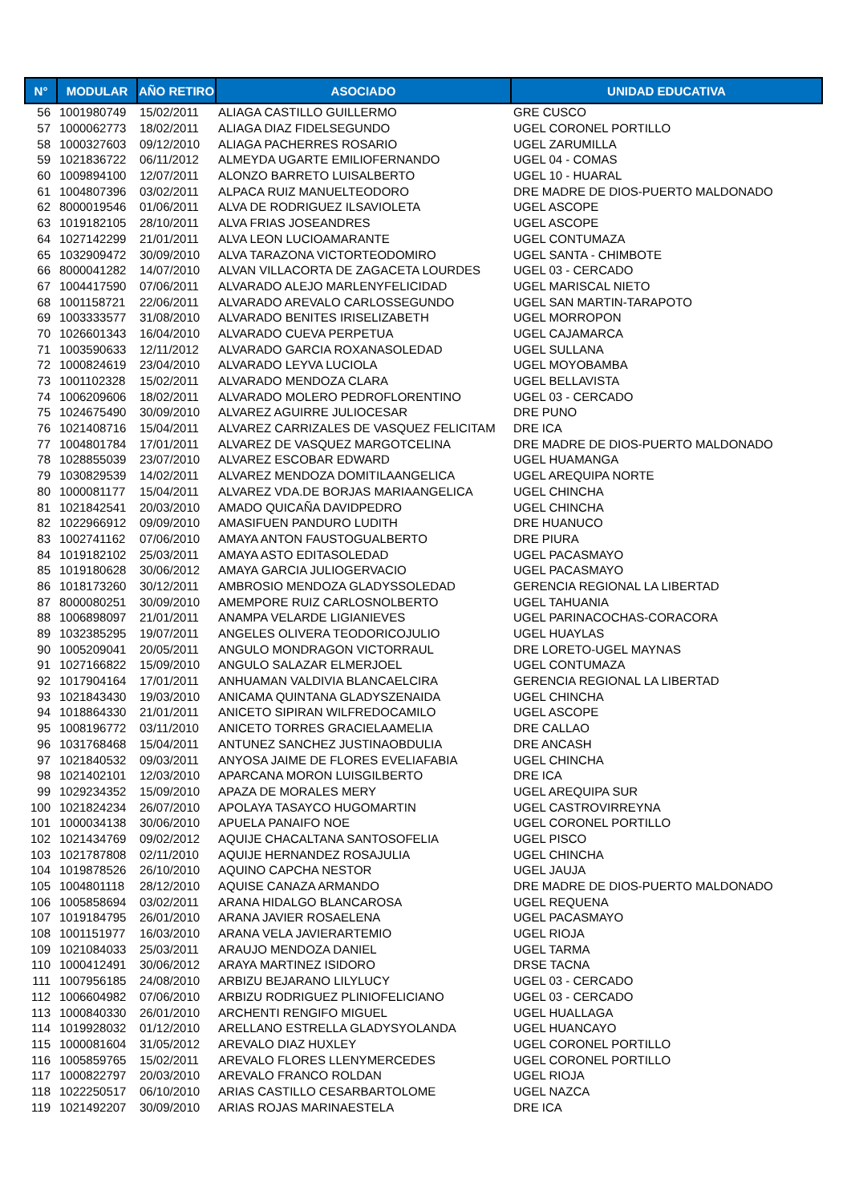| N° | MODULAR | AÑO RETIRO | ASOCIADO | UNIDAD EDUCATIVA |
| --- | --- | --- | --- | --- |
| 56 | 1001980749 | 15/02/2011 | ALIAGA CASTILLO GUILLERMO | GRE CUSCO |
| 57 | 1000062773 | 18/02/2011 | ALIAGA DIAZ FIDELSEGUNDO | UGEL CORONEL PORTILLO |
| 58 | 1000327603 | 09/12/2010 | ALIAGA PACHERRES ROSARIO | UGEL ZARUMILLA |
| 59 | 1021836722 | 06/11/2012 | ALMEYDA UGARTE EMILIOFERNANDO | UGEL 04 - COMAS |
| 60 | 1009894100 | 12/07/2011 | ALONZO BARRETO LUISALBERTO | UGEL 10 - HUARAL |
| 61 | 1004807396 | 03/02/2011 | ALPACA RUIZ MANUELTEODORO | DRE MADRE DE DIOS-PUERTO MALDONADO |
| 62 | 8000019546 | 01/06/2011 | ALVA DE RODRIGUEZ ILSAVIOLETA | UGEL ASCOPE |
| 63 | 1019182105 | 28/10/2011 | ALVA FRIAS JOSEANDRES | UGEL ASCOPE |
| 64 | 1027142299 | 21/01/2011 | ALVA LEON LUCIOAMARANTE | UGEL CONTUMAZA |
| 65 | 1032909472 | 30/09/2010 | ALVA TARAZONA VICTORTEODOMIRO | UGEL SANTA - CHIMBOTE |
| 66 | 8000041282 | 14/07/2010 | ALVAN VILLACORTA DE ZAGACETA LOURDES | UGEL 03 - CERCADO |
| 67 | 1004417590 | 07/06/2011 | ALVARADO ALEJO MARLENYFELICIDAD | UGEL MARISCAL NIETO |
| 68 | 1001158721 | 22/06/2011 | ALVARADO AREVALO CARLOSSEGUNDO | UGEL SAN MARTIN-TARAPOTO |
| 69 | 1003333577 | 31/08/2010 | ALVARADO BENITES IRISELIZABETH | UGEL MORROPON |
| 70 | 1026601343 | 16/04/2010 | ALVARADO CUEVA PERPETUA | UGEL CAJAMARCA |
| 71 | 1003590633 | 12/11/2012 | ALVARADO GARCIA ROXANASOLEDAD | UGEL SULLANA |
| 72 | 1000824619 | 23/04/2010 | ALVARADO LEYVA LUCIOLA | UGEL MOYOBAMBA |
| 73 | 1001102328 | 15/02/2011 | ALVARADO MENDOZA CLARA | UGEL BELLAVISTA |
| 74 | 1006209606 | 18/02/2011 | ALVARADO MOLERO PEDROFLORENTINO | UGEL 03 - CERCADO |
| 75 | 1024675490 | 30/09/2010 | ALVAREZ AGUIRRE JULIOCESAR | DRE PUNO |
| 76 | 1021408716 | 15/04/2011 | ALVAREZ CARRIZALES DE VASQUEZ FELICITAM | DRE ICA |
| 77 | 1004801784 | 17/01/2011 | ALVAREZ DE VASQUEZ MARGOTCELINA | DRE MADRE DE DIOS-PUERTO MALDONADO |
| 78 | 1028855039 | 23/07/2010 | ALVAREZ ESCOBAR EDWARD | UGEL HUAMANGA |
| 79 | 1030829539 | 14/02/2011 | ALVAREZ MENDOZA DOMITILAANGELICA | UGEL AREQUIPA NORTE |
| 80 | 1000081177 | 15/04/2011 | ALVAREZ VDA.DE BORJAS MARIAANGELICA | UGEL CHINCHA |
| 81 | 1021842541 | 20/03/2010 | AMADO QUICAÑA DAVIDPEDRO | UGEL CHINCHA |
| 82 | 1022966912 | 09/09/2010 | AMASIFUEN PANDURO LUDITH | DRE HUANUCO |
| 83 | 1002741162 | 07/06/2010 | AMAYA ANTON FAUSTOGUALBERTO | DRE PIURA |
| 84 | 1019182102 | 25/03/2011 | AMAYA ASTO EDITASOLEDAD | UGEL PACASMAYO |
| 85 | 1019180628 | 30/06/2012 | AMAYA GARCIA JULIOGERVACIO | UGEL PACASMAYO |
| 86 | 1018173260 | 30/12/2011 | AMBROSIO MENDOZA GLADYSSOLEDAD | GERENCIA REGIONAL LA LIBERTAD |
| 87 | 8000080251 | 30/09/2010 | AMEMPORE RUIZ CARLOSNOLBERTO | UGEL TAHUANIA |
| 88 | 1006898097 | 21/01/2011 | ANAMPA VELARDE LIGIANIEVES | UGEL PARINACOCHAS-CORACORA |
| 89 | 1032385295 | 19/07/2011 | ANGELES OLIVERA TEODORICOJULIO | UGEL HUAYLAS |
| 90 | 1005209041 | 20/05/2011 | ANGULO MONDRAGON VICTORRAUL | DRE LORETO-UGEL MAYNAS |
| 91 | 1027166822 | 15/09/2010 | ANGULO SALAZAR ELMERJOEL | UGEL CONTUMAZA |
| 92 | 1017904164 | 17/01/2011 | ANHUAMAN VALDIVIA BLANCAELCIRA | GERENCIA REGIONAL LA LIBERTAD |
| 93 | 1021843430 | 19/03/2010 | ANICAMA QUINTANA GLADYSZENAIDA | UGEL CHINCHA |
| 94 | 1018864330 | 21/01/2011 | ANICETO SIPIRAN WILFREDOCAMILO | UGEL ASCOPE |
| 95 | 1008196772 | 03/11/2010 | ANICETO TORRES GRACIELAAMELIA | DRE CALLAO |
| 96 | 1031768468 | 15/04/2011 | ANTUNEZ SANCHEZ JUSTINAOBDULIA | DRE ANCASH |
| 97 | 1021840532 | 09/03/2011 | ANYOSA JAIME DE FLORES EVELIAFABIA | UGEL CHINCHA |
| 98 | 1021402101 | 12/03/2010 | APARCANA MORON LUISGILBERTO | DRE ICA |
| 99 | 1029234352 | 15/09/2010 | APAZA DE MORALES MERY | UGEL AREQUIPA SUR |
| 100 | 1021824234 | 26/07/2010 | APOLAYA TASAYCO HUGOMARTIN | UGEL CASTROVIRREYNA |
| 101 | 1000034138 | 30/06/2010 | APUELA PANAIFO NOE | UGEL CORONEL PORTILLO |
| 102 | 1021434769 | 09/02/2012 | AQUIJE CHACALTANA SANTOSOFELIA | UGEL PISCO |
| 103 | 1021787808 | 02/11/2010 | AQUIJE HERNANDEZ ROSAJULIA | UGEL CHINCHA |
| 104 | 1019878526 | 26/10/2010 | AQUINO CAPCHA NESTOR | UGEL JAUJA |
| 105 | 1004801118 | 28/12/2010 | AQUISE CANAZA ARMANDO | DRE MADRE DE DIOS-PUERTO MALDONADO |
| 106 | 1005858694 | 03/02/2011 | ARANA HIDALGO BLANCAROSA | UGEL REQUENA |
| 107 | 1019184795 | 26/01/2010 | ARANA JAVIER ROSAELENA | UGEL PACASMAYO |
| 108 | 1001151977 | 16/03/2010 | ARANA VELA JAVIERARTEMIO | UGEL RIOJA |
| 109 | 1021084033 | 25/03/2011 | ARAUJO MENDOZA DANIEL | UGEL TARMA |
| 110 | 1000412491 | 30/06/2012 | ARAYA MARTINEZ ISIDORO | DRSE TACNA |
| 111 | 1007956185 | 24/08/2010 | ARBIZU BEJARANO LILYLUCY | UGEL 03 - CERCADO |
| 112 | 1006604982 | 07/06/2010 | ARBIZU RODRIGUEZ PLINIOFELICIANO | UGEL 03 - CERCADO |
| 113 | 1000840330 | 26/01/2010 | ARCHENTI RENGIFO MIGUEL | UGEL HUALLAGA |
| 114 | 1019928032 | 01/12/2010 | ARELLANO ESTRELLA GLADYSYOLANDA | UGEL HUANCAYO |
| 115 | 1000081604 | 31/05/2012 | AREVALO DIAZ HUXLEY | UGEL CORONEL PORTILLO |
| 116 | 1005859765 | 15/02/2011 | AREVALO FLORES LLENYMERCEDES | UGEL CORONEL PORTILLO |
| 117 | 1000822797 | 20/03/2010 | AREVALO FRANCO ROLDAN | UGEL RIOJA |
| 118 | 1022250517 | 06/10/2010 | ARIAS CASTILLO CESARBARTOLOME | UGEL NAZCA |
| 119 | 1021492207 | 30/09/2010 | ARIAS ROJAS MARINAESTELA | DRE ICA |